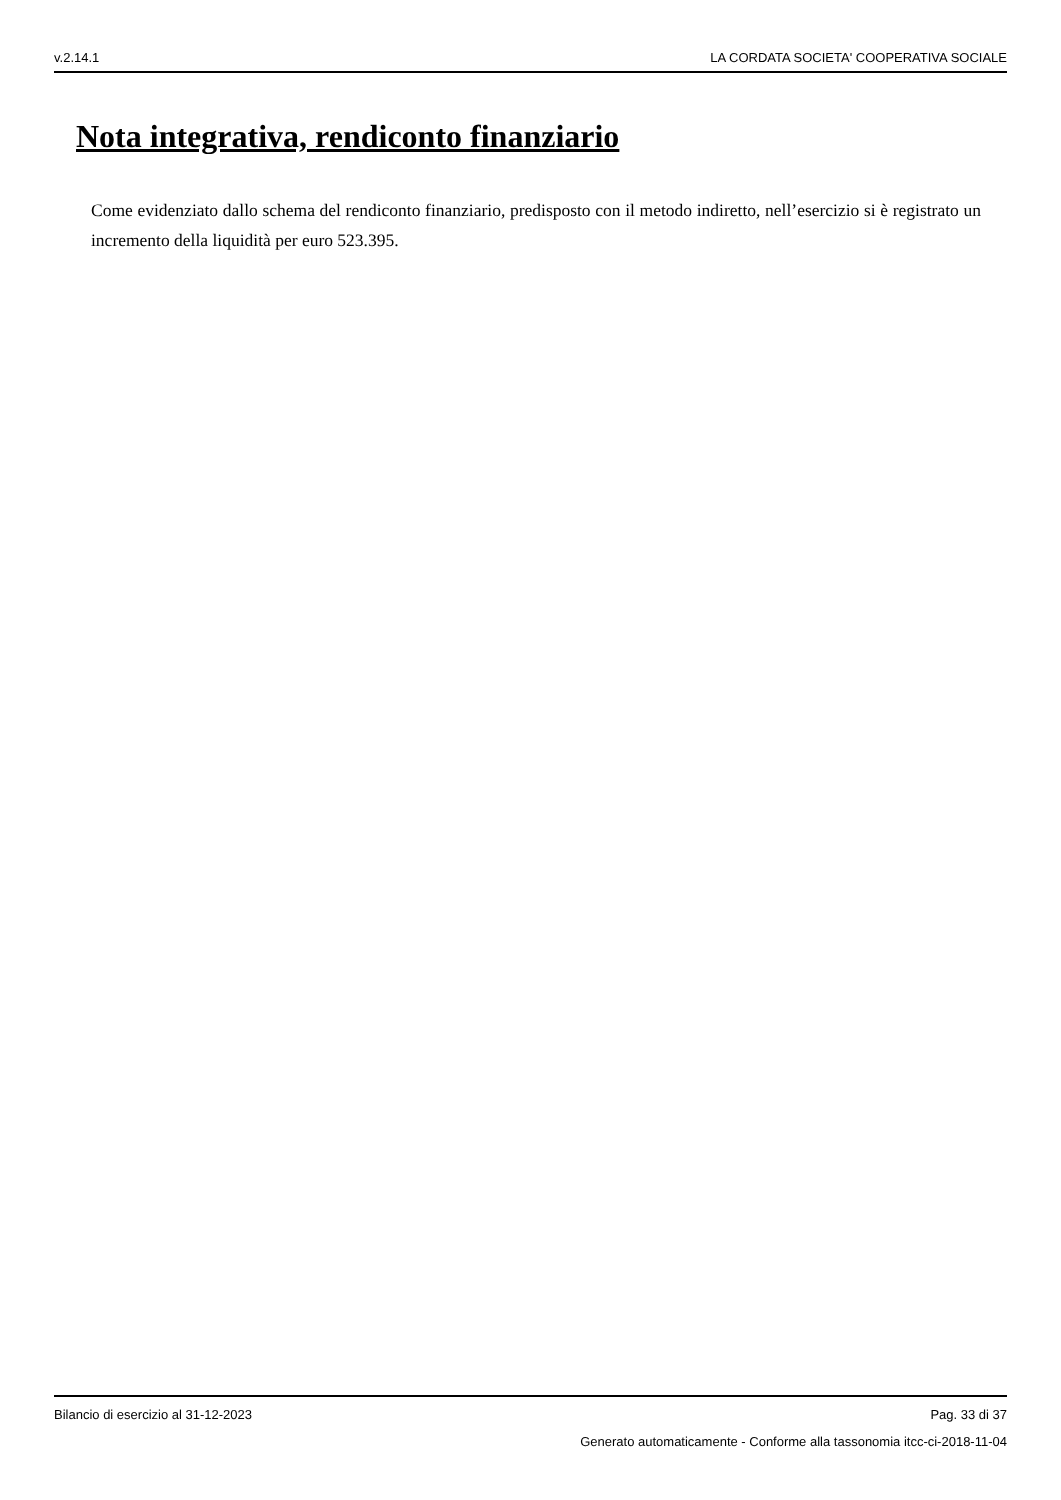v.2.14.1 LA CORDATA SOCIETA' COOPERATIVA SOCIALE
Nota integrativa, rendiconto finanziario
Come evidenziato dallo schema del rendiconto finanziario, predisposto con il metodo indiretto, nell’esercizio si è registrato un incremento della liquidità per euro 523.395.
Bilancio di esercizio al 31-12-2023 Pag. 33 di 37
Generato automaticamente - Conforme alla tassonomia itcc-ci-2018-11-04